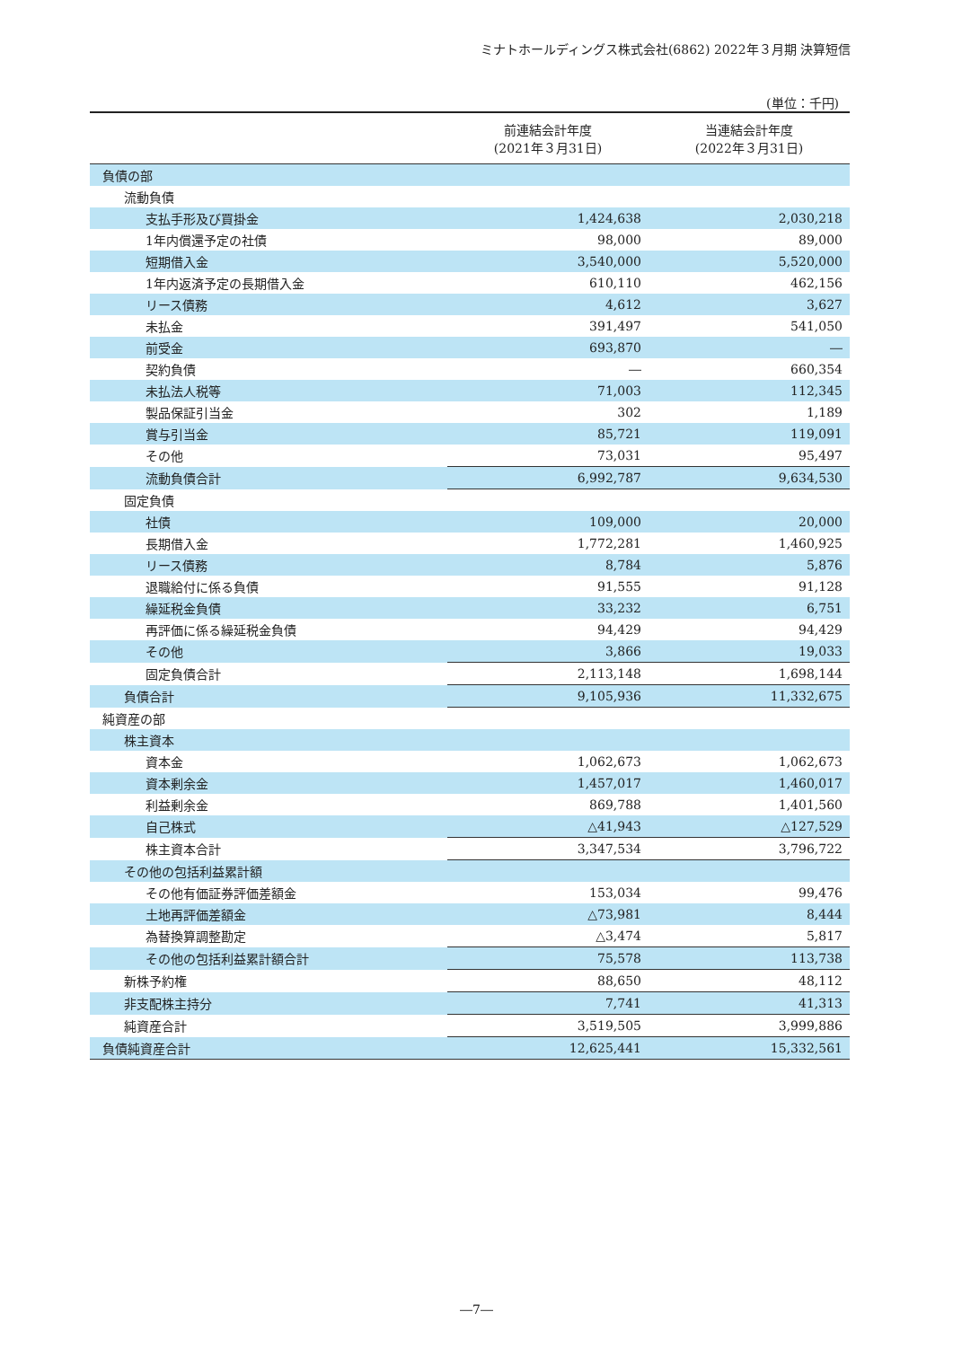ミナトホールディングス株式会社(6862) 2022年３月期 決算短信
(単位：千円)
| | 前連結会計年度 (2021年３月31日) | 当連結会計年度 (2022年３月31日) |
| --- | --- | --- |
| 負債の部 | | |
| 流動負債 | | |
| 支払手形及び買掛金 | 1,424,638 | 2,030,218 |
| 1年内償還予定の社債 | 98,000 | 89,000 |
| 短期借入金 | 3,540,000 | 5,520,000 |
| 1年内返済予定の長期借入金 | 610,110 | 462,156 |
| リース債務 | 4,612 | 3,627 |
| 未払金 | 391,497 | 541,050 |
| 前受金 | 693,870 | ― |
| 契約負債 | ― | 660,354 |
| 未払法人税等 | 71,003 | 112,345 |
| 製品保証引当金 | 302 | 1,189 |
| 賞与引当金 | 85,721 | 119,091 |
| その他 | 73,031 | 95,497 |
| 流動負債合計 | 6,992,787 | 9,634,530 |
| 固定負債 | | |
| 社債 | 109,000 | 20,000 |
| 長期借入金 | 1,772,281 | 1,460,925 |
| リース債務 | 8,784 | 5,876 |
| 退職給付に係る負債 | 91,555 | 91,128 |
| 繰延税金負債 | 33,232 | 6,751 |
| 再評価に係る繰延税金負債 | 94,429 | 94,429 |
| その他 | 3,866 | 19,033 |
| 固定負債合計 | 2,113,148 | 1,698,144 |
| 負債合計 | 9,105,936 | 11,332,675 |
| 純資産の部 | | |
| 株主資本 | | |
| 資本金 | 1,062,673 | 1,062,673 |
| 資本剰余金 | 1,457,017 | 1,460,017 |
| 利益剰余金 | 869,788 | 1,401,560 |
| 自己株式 | △41,943 | △127,529 |
| 株主資本合計 | 3,347,534 | 3,796,722 |
| その他の包括利益累計額 | | |
| その他有価証券評価差額金 | 153,034 | 99,476 |
| 土地再評価差額金 | △73,981 | 8,444 |
| 為替換算調整勘定 | △3,474 | 5,817 |
| その他の包括利益累計額合計 | 75,578 | 113,738 |
| 新株予約権 | 88,650 | 48,112 |
| 非支配株主持分 | 7,741 | 41,313 |
| 純資産合計 | 3,519,505 | 3,999,886 |
| 負債純資産合計 | 12,625,441 | 15,332,561 |
―7―